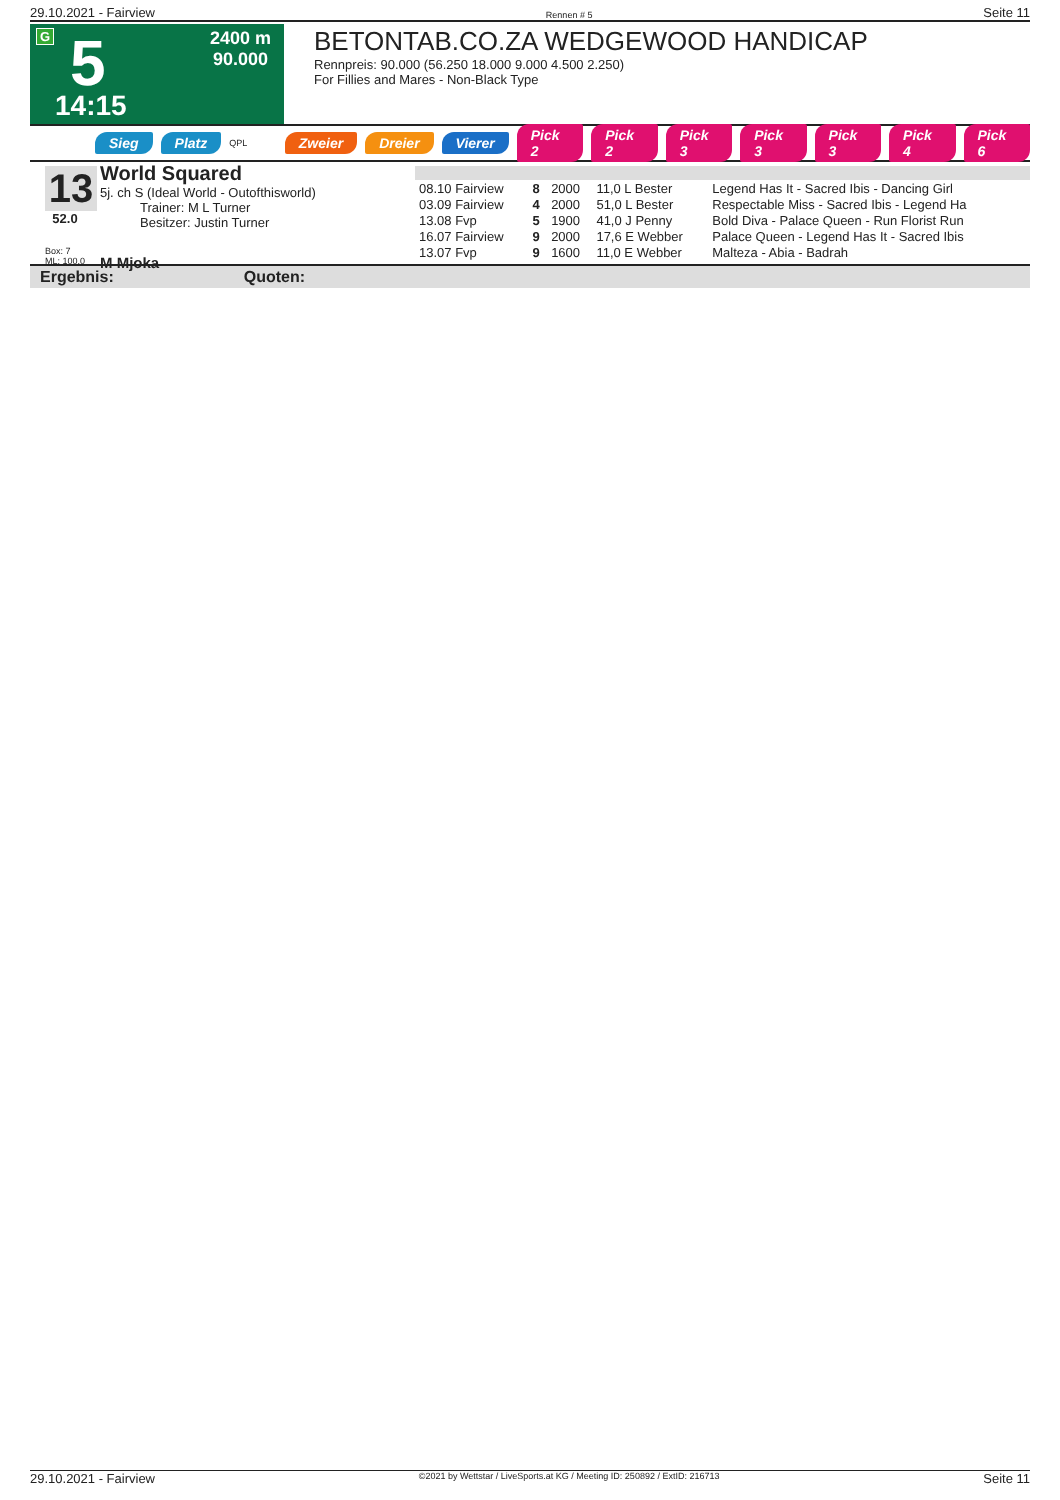29.10.2021 - Fairview Rennen # 5 Seite 11
G 5
2400 m
90.000
14:15
BETONTAB.CO.ZA WEDGEWOOD HANDICAP
Rennpreis: 90.000 (56.250 18.000 9.000 4.500 2.250)
For Fillies and Mares - Non-Black Type
Sieg Platz QPL Zweier Dreier Vierer Pick 2 Pick 2 Pick 3 Pick 3 Pick 3 Pick 4 Pick 6
13
52.0
Box: 7
ML: 100,0
World Squared
5j. ch S (Ideal World - Outofthisworld)
Trainer: M L Turner
Besitzer: Justin Turner
M Mjoka
| 08.10 Fairview | 8 | 2000 | 11,0 L Bester | Legend Has It - Sacred Ibis - Dancing Girl |
| 03.09 Fairview | 4 | 2000 | 51,0 L Bester | Respectable Miss - Sacred Ibis - Legend Ha |
| 13.08 Fvp | 5 | 1900 | 41,0 J Penny | Bold Diva - Palace Queen - Run Florist Run |
| 16.07 Fairview | 9 | 2000 | 17,6 E Webber | Palace Queen - Legend Has It - Sacred Ibis |
| 13.07 Fvp | 9 | 1600 | 11,0 E Webber | Malteza - Abia - Badrah |
Ergebnis: Quoten:
29.10.2021 - Fairview ©2021 by Wettstar / LiveSports.at KG / Meeting ID: 250892 / ExtID: 216713 Seite 11